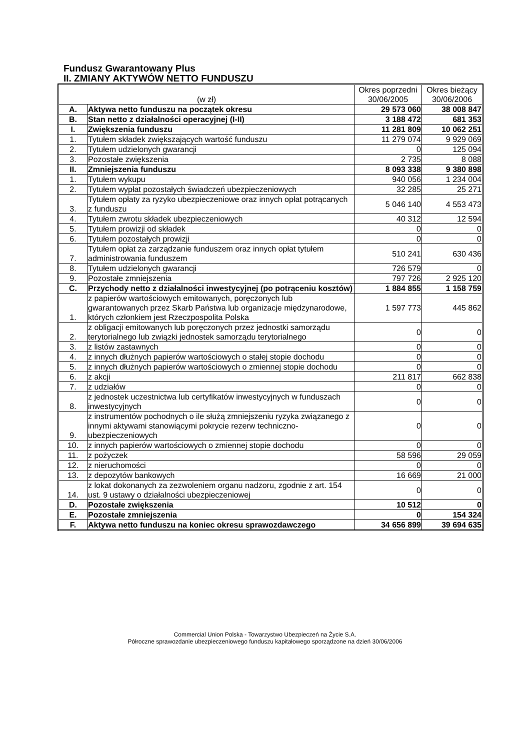Fundusz Gwarantowany Plus
II. ZMIANY AKTYWÓW NETTO FUNDUSZU
| (w zł) | | Okres poprzedni 30/06/2005 | Okres bieżący 30/06/2006 |
| --- | --- | --- | --- |
| A. | Aktywa netto funduszu na początek okresu | 29 573 060 | 38 008 847 |
| B. | Stan netto z działalności operacyjnej (I-II) | 3 188 472 | 681 353 |
| I. | Zwiększenia funduszu | 11 281 809 | 10 062 251 |
| 1. | Tytułem składek zwiększających wartość funduszu | 11 279 074 | 9 929 069 |
| 2. | Tytułem udzielonych gwarancji | 0 | 125 094 |
| 3. | Pozostałe zwiększenia | 2 735 | 8 088 |
| II. | Zmniejszenia funduszu | 8 093 338 | 9 380 898 |
| 1. | Tytułem wykupu | 940 056 | 1 234 004 |
| 2. | Tytułem wypłat pozostałych świadczeń ubezpieczeniowych | 32 285 | 25 271 |
| 3. | Tytułem opłaty za ryzyko ubezpieczeniowe oraz innych opłat potrącanych z funduszu | 5 046 140 | 4 553 473 |
| 4. | Tytułem zwrotu składek ubezpieczeniowych | 40 312 | 12 594 |
| 5. | Tytułem prowizji od składek | 0 | 0 |
| 6. | Tytułem pozostałych prowizji | 0 | 0 |
| 7. | Tytułem opłat za zarządzanie funduszem oraz innych opłat tytułem administrowania funduszem | 510 241 | 630 436 |
| 8. | Tytułem udzielonych gwarancji | 726 579 | 0 |
| 9. | Pozostałe zmniejszenia | 797 726 | 2 925 120 |
| C. | Przychody netto z działalności inwestycyjnej (po potrąceniu kosztów) | 1 884 855 | 1 158 759 |
| 1. | z papierów wartościowych emitowanych, poręczonych lub gwarantowanych przez Skarb Państwa lub organizacje międzynarodowe, których członkiem jest Rzeczpospolita Polska | 1 597 773 | 445 862 |
| 2. | z obligacji emitowanych lub poręczonych przez jednostki samorządu terytorialnego lub związki jednostek samorządu terytorialnego | 0 | 0 |
| 3. | z listów zastawnych | 0 | 0 |
| 4. | z innych dłużnych papierów wartościowych o stałej stopie dochodu | 0 | 0 |
| 5. | z innych dłużnych papierów wartościowych o zmiennej stopie dochodu | 0 | 0 |
| 6. | z akcji | 211 817 | 662 838 |
| 7. | z udziałów | 0 | 0 |
| 8. | z jednostek uczestnictwa lub certyfikatów inwestycyjnych w funduszach inwestycyjnych | 0 | 0 |
| 9. | z instrumentów pochodnych o ile służą zmniejszeniu ryzyka związanego z innymi aktywami stanowiącymi pokrycie rezerw techniczno-ubezpieczeniowych | 0 | 0 |
| 10. | z innych papierów wartościowych o zmiennej stopie dochodu | 0 | 0 |
| 11. | z pożyczek | 58 596 | 29 059 |
| 12. | z nieruchomości | 0 | 0 |
| 13. | z depozytów bankowych | 16 669 | 21 000 |
| 14. | z lokat dokonanych za zezwoleniem organu nadzoru, zgodnie z art. 154 ust. 9 ustawy o działalności ubezpieczeniowej | 0 | 0 |
| D. | Pozostałe zwiększenia | 10 512 | 0 |
| E. | Pozostałe zmniejszenia | 0 | 154 324 |
| F. | Aktywa netto funduszu na koniec okresu sprawozdawczego | 34 656 899 | 39 694 635 |
Commercial Union Polska - Towarzystwo Ubezpieczeń na Życie S.A.
Półroczne sprawozdanie ubezpieczeniowego funduszu kapitałowego sporządzone na dzień 30/06/2006